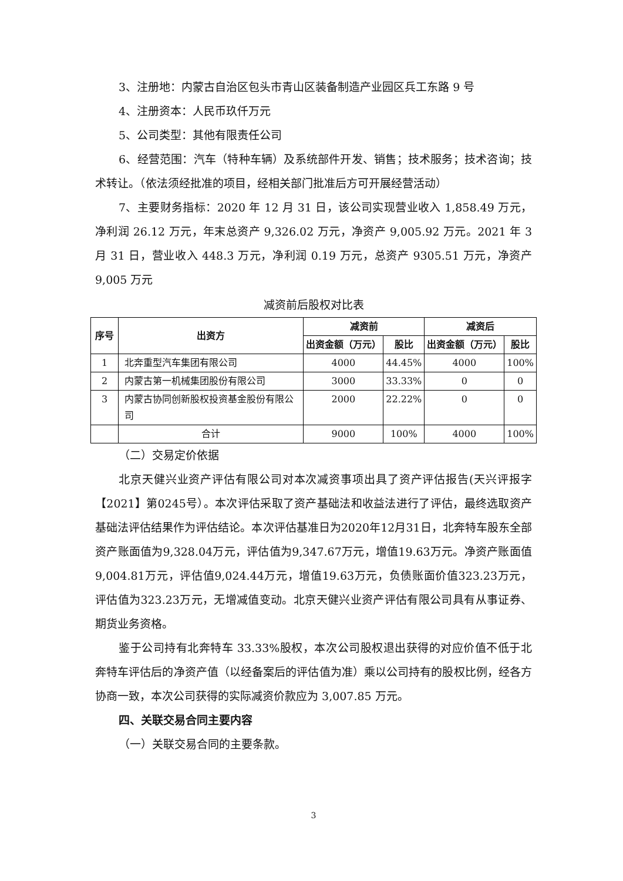3、注册地：内蒙古自治区包头市青山区装备制造产业园区兵工东路 9 号
4、注册资本：人民币玖仟万元
5、公司类型：其他有限责任公司
6、经营范围：汽车（特种车辆）及系统部件开发、销售；技术服务；技术咨询；技术转让。（依法须经批准的项目，经相关部门批准后方可开展经营活动）
7、主要财务指标：2020 年 12 月 31 日，该公司实现营业收入 1,858.49 万元，净利润 26.12 万元，年末总资产 9,326.02 万元，净资产 9,005.92 万元。2021 年 3 月 31 日，营业收入 448.3 万元，净利润 0.19 万元，总资产 9305.51 万元，净资产 9,005 万元
减资前后股权对比表
| 序号 | 出资方 | 减资前 | | 减资后 | |
| --- | --- | --- | --- | --- | --- |
| | | 出资金额（万元） | 股比 | 出资金额（万元） | 股比 |
| 1 | 北奔重型汽车集团有限公司 | 4000 | 44.45% | 4000 | 100% |
| 2 | 内蒙古第一机械集团股份有限公司 | 3000 | 33.33% | 0 | 0 |
| 3 | 内蒙古协同创新股权投资基金股份有限公司 | 2000 | 22.22% | 0 | 0 |
| | 合计 | 9000 | 100% | 4000 | 100% |
（二）交易定价依据
北京天健兴业资产评估有限公司对本次减资事项出具了资产评估报告(天兴评报字【2021】第0245号）。本次评估采取了资产基础法和收益法进行了评估，最终选取资产基础法评估结果作为评估结论。本次评估基准日为2020年12月31日，北奔特车股东全部资产账面值为9,328.04万元，评估值为9,347.67万元，增值19.63万元。净资产账面值9,004.81万元，评估值9,024.44万元，增值19.63万元，负债账面价值323.23万元，评估值为323.23万元，无增减值变动。北京天健兴业资产评估有限公司具有从事证券、期货业务资格。
鉴于公司持有北奔特车 33.33%股权，本次公司股权退出获得的对应价值不低于北奔特车评估后的净资产值（以经备案后的评估值为准）乘以公司持有的股权比例，经各方协商一致，本次公司获得的实际减资价款应为 3,007.85 万元。
四、关联交易合同主要内容
（一）关联交易合同的主要条款。
3